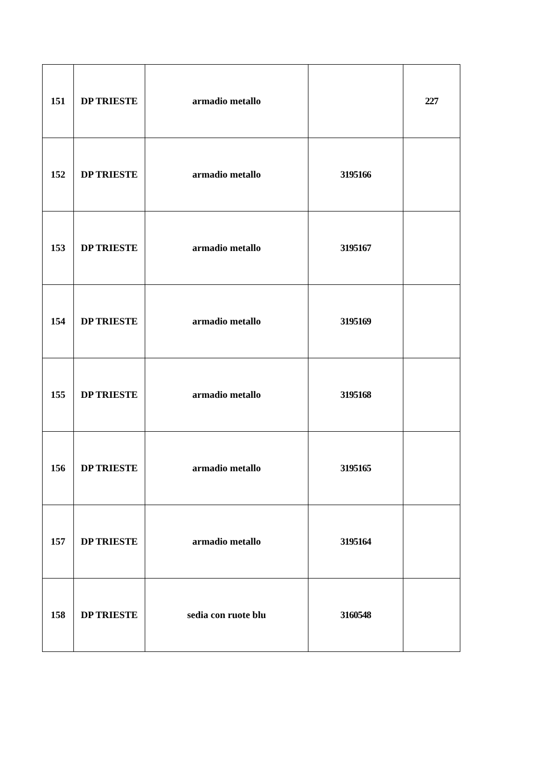| 151 | DP TRIESTE | armadio metallo | | 227 |
| 152 | DP TRIESTE | armadio metallo | 3195166 | |
| 153 | DP TRIESTE | armadio metallo | 3195167 | |
| 154 | DP TRIESTE | armadio metallo | 3195169 | |
| 155 | DP TRIESTE | armadio metallo | 3195168 | |
| 156 | DP TRIESTE | armadio metallo | 3195165 | |
| 157 | DP TRIESTE | armadio metallo | 3195164 | |
| 158 | DP TRIESTE | sedia con ruote blu | 3160548 | |